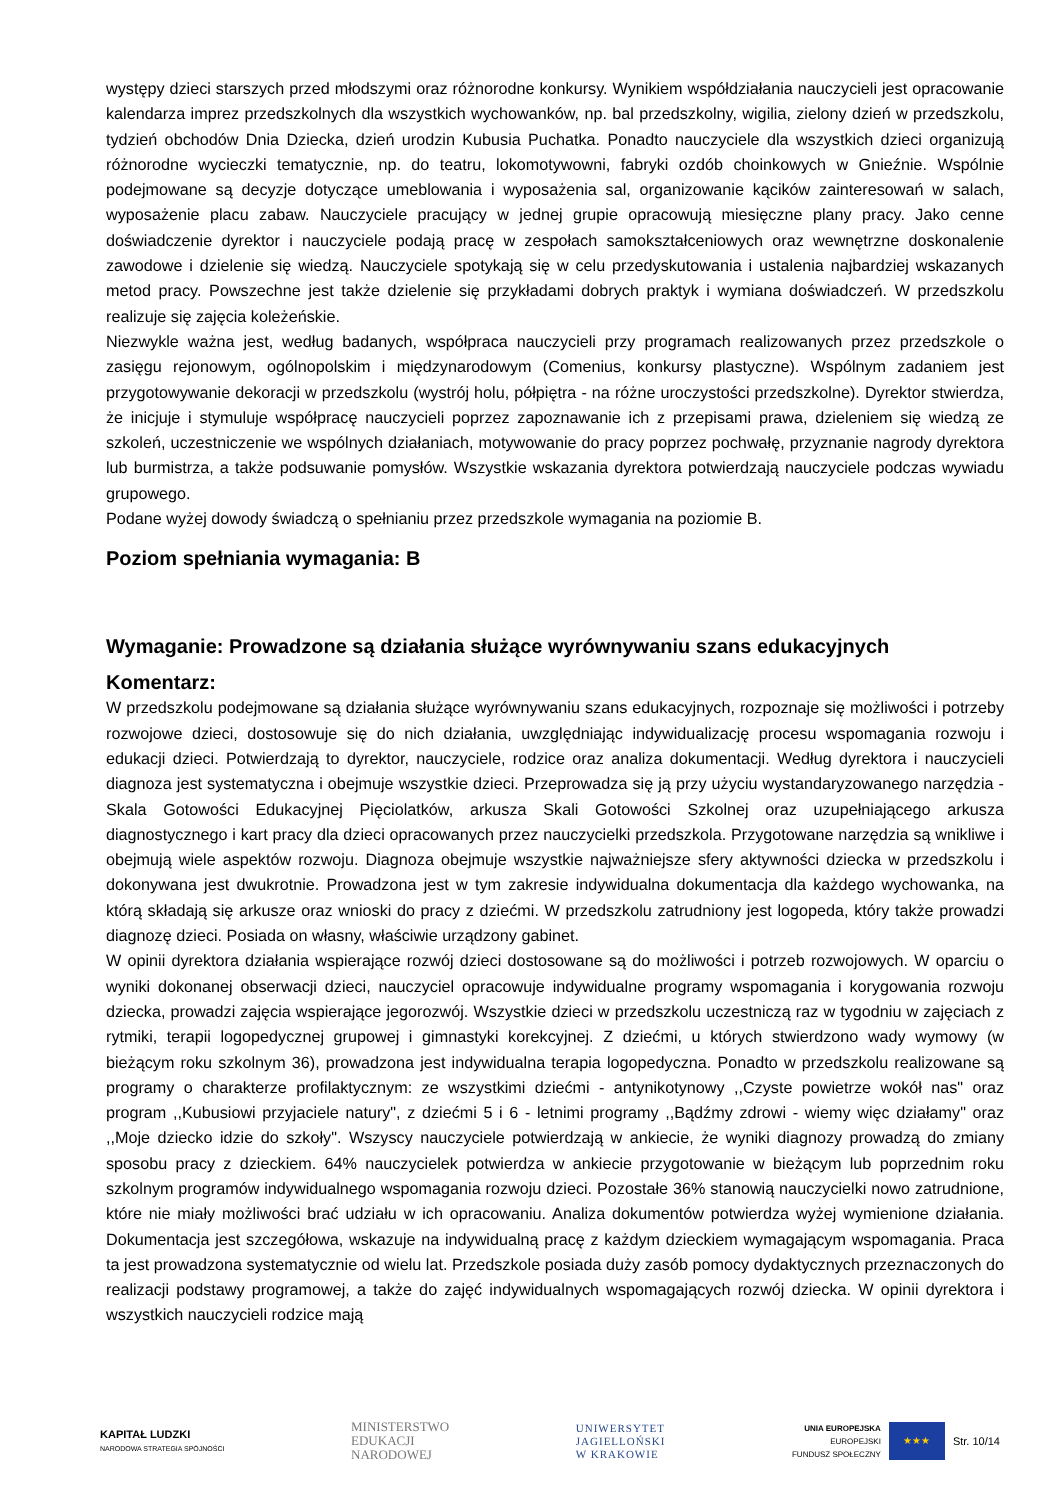występy dzieci starszych przed młodszymi oraz różnorodne konkursy. Wynikiem współdziałania nauczycieli jest opracowanie kalendarza imprez przedszkolnych dla wszystkich wychowanków, np. bal przedszkolny, wigilia, zielony dzień w przedszkolu, tydzień obchodów Dnia Dziecka, dzień urodzin Kubusia Puchatka. Ponadto nauczyciele dla wszystkich dzieci organizują różnorodne wycieczki tematycznie, np. do teatru, lokomotywowni, fabryki ozdób choinkowych w Gnieźnie. Wspólnie podejmowane są decyzje dotyczące umeblowania i wyposażenia sal, organizowanie kącików zainteresowań w salach, wyposażenie placu zabaw. Nauczyciele pracujący w jednej grupie opracowują miesięczne plany pracy. Jako cenne doświadczenie dyrektor i nauczyciele podają pracę w zespołach samokształceniowych oraz wewnętrzne doskonalenie zawodowe i dzielenie się wiedzą. Nauczyciele spotykają się w celu przedyskutowania i ustalenia najbardziej wskazanych metod pracy. Powszechne jest także dzielenie się przykładami dobrych praktyk i wymiana doświadczeń. W przedszkolu realizuje się zajęcia koleżeńskie.
Niezwykle ważna jest, według badanych, współpraca nauczycieli przy programach realizowanych przez przedszkole o zasięgu rejonowym, ogólnopolskim i międzynarodowym (Comenius, konkursy plastyczne). Wspólnym zadaniem jest przygotowywanie dekoracji w przedszkolu (wystrój holu, półpiętra - na różne uroczystości przedszkolne). Dyrektor stwierdza, że inicjuje i stymuluje współpracę nauczycieli poprzez zapoznawanie ich z przepisami prawa, dzieleniem się wiedzą ze szkoleń, uczestniczenie we wspólnych działaniach, motywowanie do pracy poprzez pochwałę, przyznanie nagrody dyrektora lub burmistrza, a także podsuwanie pomysłów. Wszystkie wskazania dyrektora potwierdzają nauczyciele podczas wywiadu grupowego.
Podane wyżej dowody świadczą o spełnianiu przez przedszkole wymagania na poziomie B.
Poziom spełniania wymagania: B
Wymaganie: Prowadzone są działania służące wyrównywaniu szans edukacyjnych
Komentarz:
W przedszkolu podejmowane są działania służące wyrównywaniu szans edukacyjnych, rozpoznaje się możliwości i potrzeby rozwojowe dzieci, dostosowuje się do nich działania, uwzględniając indywidualizację procesu wspomagania rozwoju i edukacji dzieci. Potwierdzają to dyrektor, nauczyciele, rodzice oraz analiza dokumentacji. Według dyrektora i nauczycieli diagnoza jest systematyczna i obejmuje wszystkie dzieci. Przeprowadza się ją przy użyciu wystandaryzowanego narzędzia - Skala Gotowości Edukacyjnej Pięciolatków, arkusza Skali Gotowości Szkolnej oraz uzupełniającego arkusza diagnostycznego i kart pracy dla dzieci opracowanych przez nauczycielki przedszkola. Przygotowane narzędzia są wnikliwe i obejmują wiele aspektów rozwoju. Diagnoza obejmuje wszystkie najważniejsze sfery aktywności dziecka w przedszkolu i dokonywana jest dwukrotnie. Prowadzona jest w tym zakresie indywidualna dokumentacja dla każdego wychowanka, na którą składają się arkusze oraz wnioski do pracy z dziećmi. W przedszkolu zatrudniony jest logopeda, który także prowadzi diagnozę dzieci. Posiada on własny, właściwie urządzony gabinet.
W opinii dyrektora działania wspierające rozwój dzieci dostosowane są do możliwości i potrzeb rozwojowych. W oparciu o wyniki dokonanej obserwacji dzieci, nauczyciel opracowuje indywidualne programy wspomagania i korygowania rozwoju dziecka, prowadzi zajęcia wspierające jegorozwój. Wszystkie dzieci w przedszkolu uczestniczą raz w tygodniu w zajęciach z rytmiki, terapii logopedycznej grupowej i gimnastyki korekcyjnej. Z dziećmi, u których stwierdzono wady wymowy (w bieżącym roku szkolnym 36), prowadzona jest indywidualna terapia logopedyczna. Ponadto w przedszkolu realizowane są programy o charakterze profilaktycznym: ze wszystkimi dziećmi - antynikotynowy ,,Czyste powietrze wokół nas" oraz program ,,Kubusiowi przyjaciele natury", z dziećmi 5 i 6 - letnimi programy ,,Bądźmy zdrowi - wiemy więc działamy" oraz ,,Moje dziecko idzie do szkoły". Wszyscy nauczyciele potwierdzają w ankiecie, że wyniki diagnozy prowadzą do zmiany sposobu pracy z dzieckiem. 64% nauczycielek potwierdza w ankiecie przygotowanie w bieżącym lub poprzednim roku szkolnym programów indywidualnego wspomagania rozwoju dzieci. Pozostałe 36% stanowią nauczycielki nowo zatrudnione, które nie miały możliwości brać udziału w ich opracowaniu. Analiza dokumentów potwierdza wyżej wymienione działania. Dokumentacja jest szczegółowa, wskazuje na indywidualną pracę z każdym dzieckiem wymagającym wspomagania. Praca ta jest prowadzona systematycznie od wielu lat. Przedszkole posiada duży zasób pomocy dydaktycznych przeznaczonych do realizacji podstawy programowej, a także do zajęć indywidualnych wspomagających rozwój dziecka. W opinii dyrektora i wszystkich nauczycieli rodzice mają
KAPITAŁ LUDZKI
NARODOWA STRATEGIA SPÓJNOŚCI
MINISTERSTWO
EDUKACJI
NARODOWEJ
UNIWERSYTET
JAGIELLOŃSKI
W KRAKOWIE
UNIA EUROPEJSKA
EUROPEJSKI
FUNDUSZ SPOŁECZNY
★★★
Str. 10/14